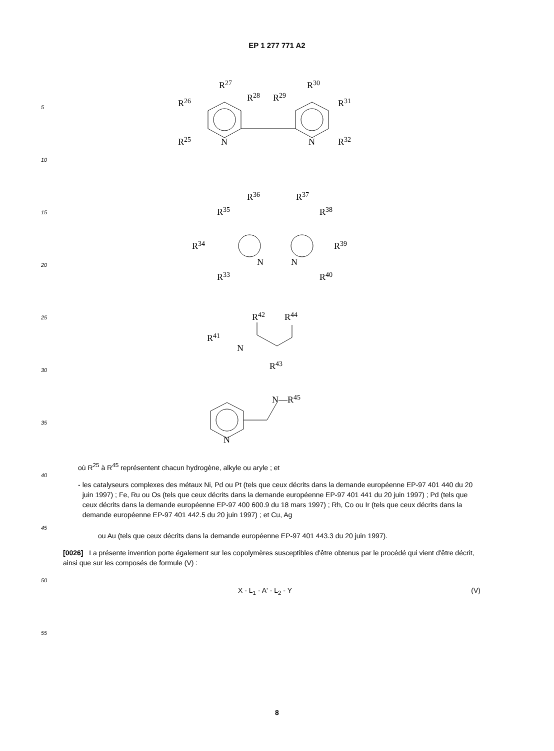EP 1 277 771 A2
5
10
15
20
25
30
35
40
45
50
55
R27
R28
R29
R30
R26
R31
R25
R32
N
N
R36
R37
R35
R38
R34
R39
R33
R40
N
N
R42
R44
R41
N
R43
N—R45
N
où R<sup>25</sup> à R<sup>45</sup> représentent chacun hydrogène, alkyle ou aryle ; et
- les catalyseurs complexes des métaux Ni, Pd ou Pt (tels que ceux décrits dans la demande européenne EP-97 401 440 du 20 juin 1997) ; Fe, Ru ou Os (tels que ceux décrits dans la demande européenne EP-97 401 441 du 20 juin 1997) ; Pd (tels que ceux décrits dans la demande européenne EP-97 400 600.9 du 18 mars 1997) ; Rh, Co ou Ir (tels que ceux décrits dans la demande européenne EP-97 401 442.5 du 20 juin 1997) ; et Cu, Ag
ou Au (tels que ceux décrits dans la demande européenne EP-97 401 443.3 du 20 juin 1997).
[0026] La présente invention porte également sur les copolymères susceptibles d'être obtenus par le procédé qui vient d'être décrit, ainsi que sur les composés de formule (V) :
X - L<sub>1</sub> - A' - L<sub>2</sub> - Y (V)
8